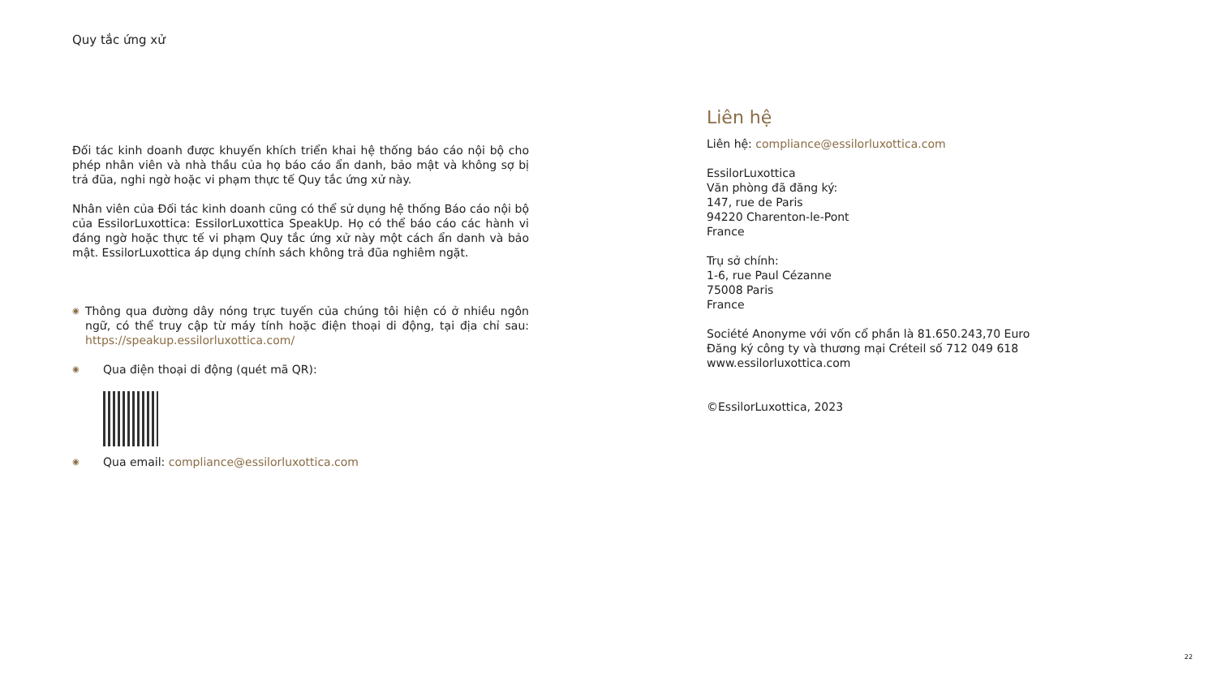Quy tắc ứng xử
Đối tác kinh doanh được khuyến khích triển khai hệ thống báo cáo nội bộ cho phép nhân viên và nhà thầu của họ báo cáo ẩn danh, bảo mật và không sợ bị trả đũa, nghi ngờ hoặc vi phạm thực tế Quy tắc ứng xử này.
Nhân viên của Đối tác kinh doanh cũng có thể sử dụng hệ thống Báo cáo nội bộ của EssilorLuxottica: EssilorLuxottica SpeakUp. Họ có thể báo cáo các hành vi đáng ngờ hoặc thực tế vi phạm Quy tắc ứng xử này một cách ẩn danh và bảo mật. EssilorLuxottica áp dụng chính sách không trả đũa nghiêm ngặt.
◉
Thông qua đường dây nóng trực tuyến của chúng tôi hiện có ở nhiều ngôn ngữ, có thể truy cập từ máy tính hoặc điện thoại di động, tại địa chỉ sau: https://speakup.essilorluxottica.com/
◉
Qua điện thoại di động (quét mã QR):
◉
Qua email: compliance@essilorluxottica.com
Liên hệ
Liên hệ: compliance@essilorluxottica.com
EssilorLuxottica
Văn phòng đã đăng ký:
147, rue de Paris
94220 Charenton-le-Pont
France
Trụ sở chính:
1-6, rue Paul Cézanne
75008 Paris
France
Société Anonyme với vốn cổ phần là 81.650.243,70 Euro
Đăng ký công ty và thương mại Créteil số 712 049 618
www.essilorluxottica.com
©EssilorLuxottica, 2023
22